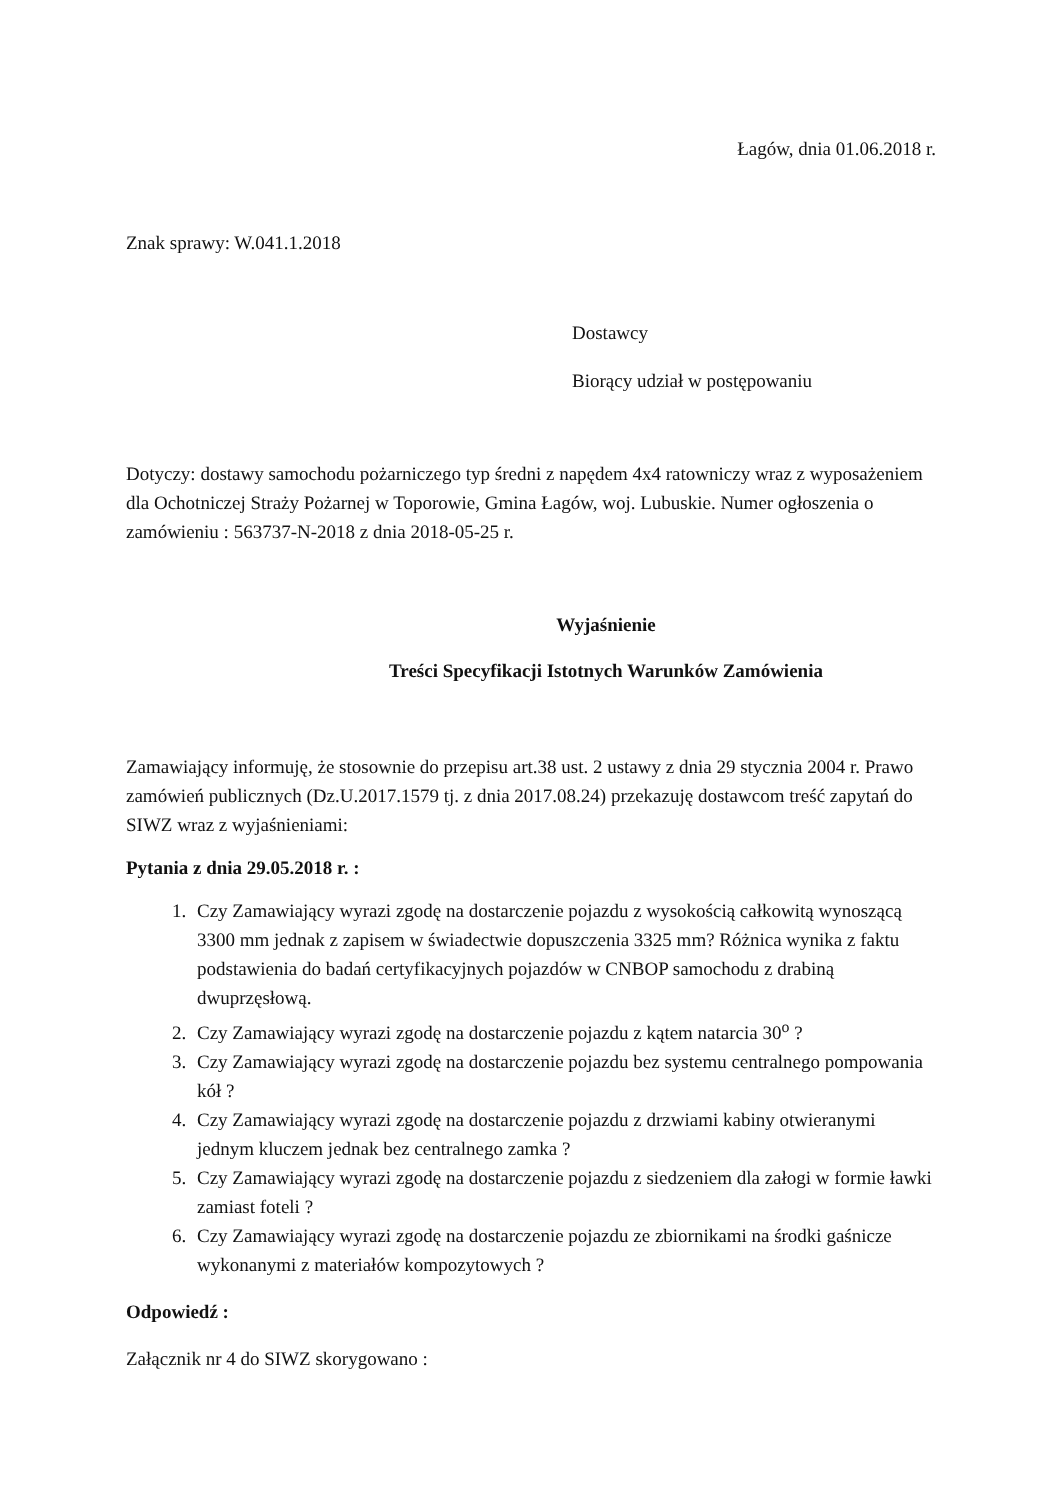Łagów, dnia 01.06.2018 r.
Znak sprawy: W.041.1.2018
Dostawcy
Biorący udział w postępowaniu
Dotyczy: dostawy samochodu pożarniczego typ średni z napędem 4x4 ratowniczy wraz z wyposażeniem dla Ochotniczej Straży Pożarnej w Toporowie, Gmina Łagów, woj. Lubuskie. Numer ogłoszenia o zamówieniu : 563737-N-2018 z dnia 2018-05-25 r.
Wyjaśnienie
Treści Specyfikacji Istotnych Warunków Zamówienia
Zamawiający informuję, że stosownie do przepisu art.38 ust. 2 ustawy z dnia 29 stycznia 2004 r. Prawo zamówień publicznych (Dz.U.2017.1579 tj. z dnia 2017.08.24) przekazuję dostawcom treść zapytań do SIWZ wraz z wyjaśnieniami:
Pytania z dnia 29.05.2018 r. :
1. Czy Zamawiający wyrazi zgodę na dostarczenie pojazdu z wysokością całkowitą wynoszącą 3300 mm jednak z zapisem w świadectwie dopuszczenia 3325 mm? Różnica wynika z faktu podstawienia do badań certyfikacyjnych pojazdów w CNBOP samochodu z drabiną dwuprzęsłową.
2. Czy Zamawiający wyrazi zgodę na dostarczenie pojazdu z kątem natarcia 30<sup>o</sup> ?
3. Czy Zamawiający wyrazi zgodę na dostarczenie pojazdu bez systemu centralnego pompowania kół ?
4. Czy Zamawiający wyrazi zgodę na dostarczenie pojazdu z drzwiami kabiny otwieranymi jednym kluczem jednak bez centralnego zamka ?
5. Czy Zamawiający wyrazi zgodę na dostarczenie pojazdu z siedzeniem dla załogi w formie ławki zamiast foteli ?
6. Czy Zamawiający wyrazi zgodę na dostarczenie pojazdu ze zbiornikami na środki gaśnicze wykonanymi z materiałów kompozytowych ?
Odpowiedź :
Załącznik nr 4 do SIWZ skorygowano :